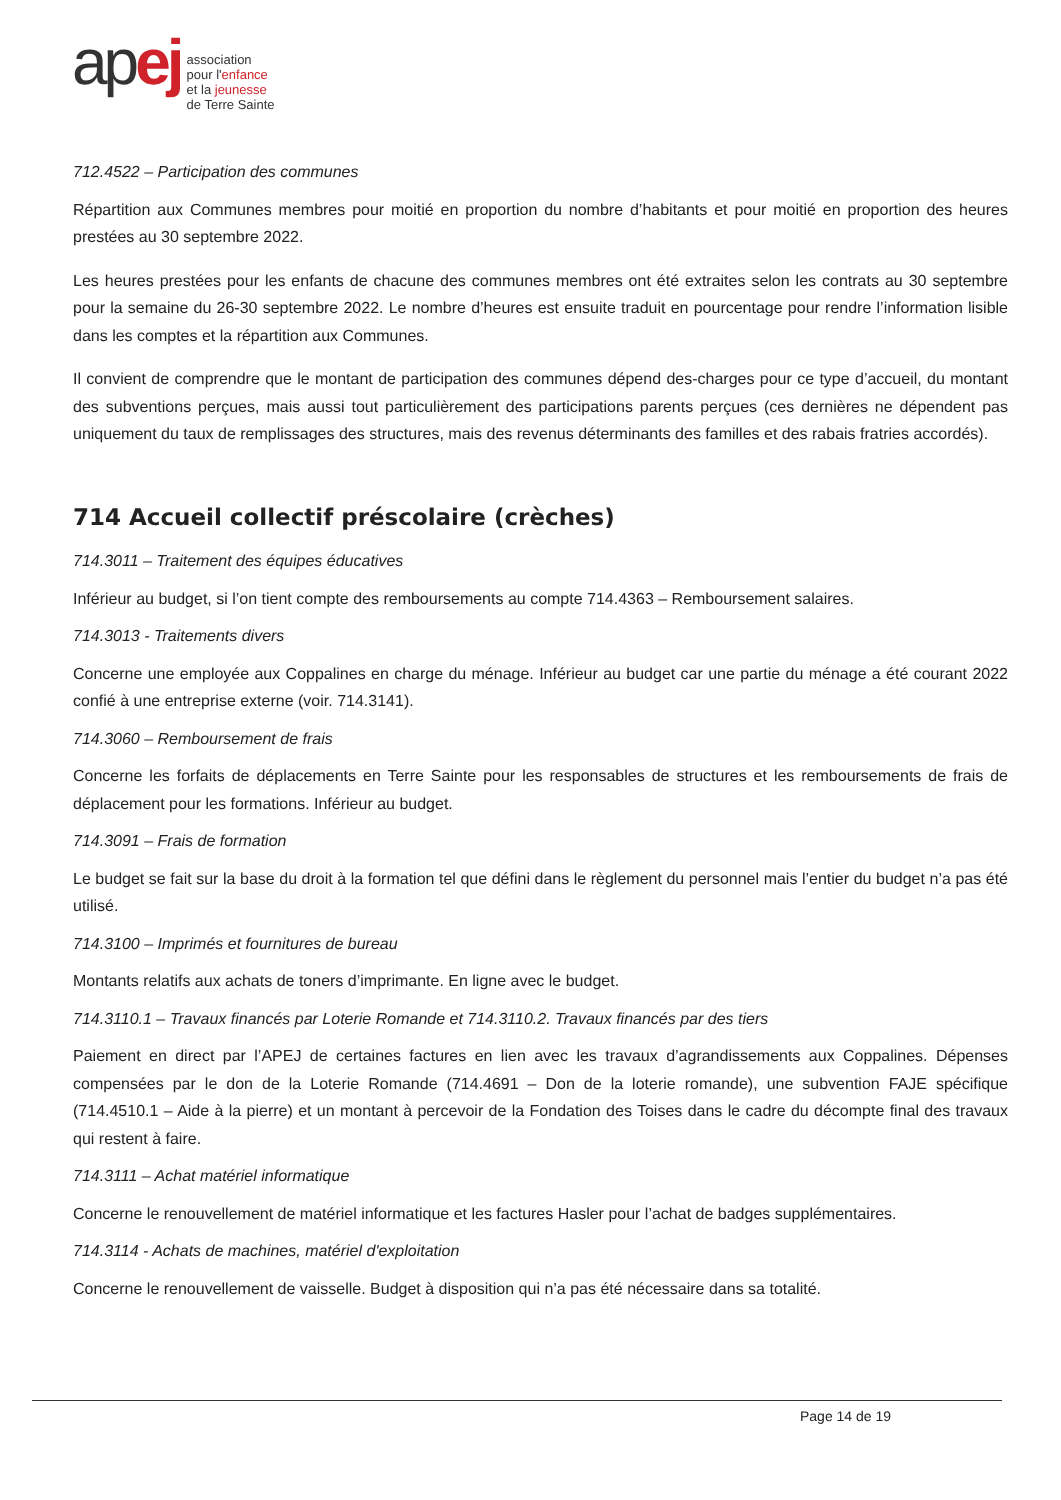apej
association
pour l'enfance
et la jeunesse
de Terre Sainte
712.4522 – Participation des communes
Répartition aux Communes membres pour moitié en proportion du nombre d’habitants et pour moitié en proportion des heures prestées au 30 septembre 2022.
Les heures prestées pour les enfants de chacune des communes membres ont été extraites selon les contrats au 30 septembre pour la semaine du 26-30 septembre 2022. Le nombre d’heures est ensuite traduit en pourcentage pour rendre l’information lisible dans les comptes et la répartition aux Communes.
Il convient de comprendre que le montant de participation des communes dépend des-charges pour ce type d’accueil, du montant des subventions perçues, mais aussi tout particulièrement des participations parents perçues (ces dernières ne dépendent pas uniquement du taux de remplissages des structures, mais des revenus déterminants des familles et des rabais fratries accordés).
714 Accueil collectif préscolaire (crèches)
714.3011 – Traitement des équipes éducatives
Inférieur au budget, si l’on tient compte des remboursements au compte 714.4363 – Remboursement salaires.
714.3013 - Traitements divers
Concerne une employée aux Coppalines en charge du ménage. Inférieur au budget car une partie du ménage a été courant 2022 confié à une entreprise externe (voir. 714.3141).
714.3060 – Remboursement de frais
Concerne les forfaits de déplacements en Terre Sainte pour les responsables de structures et les remboursements de frais de déplacement pour les formations. Inférieur au budget.
714.3091 – Frais de formation
Le budget se fait sur la base du droit à la formation tel que défini dans le règlement du personnel mais l’entier du budget n’a pas été utilisé.
714.3100 – Imprimés et fournitures de bureau
Montants relatifs aux achats de toners d’imprimante. En ligne avec le budget.
714.3110.1 – Travaux financés par Loterie Romande et 714.3110.2. Travaux financés par des tiers
Paiement en direct par l’APEJ de certaines factures en lien avec les travaux d’agrandissements aux Coppalines. Dépenses compensées par le don de la Loterie Romande (714.4691 – Don de la loterie romande), une subvention FAJE spécifique (714.4510.1 – Aide à la pierre) et un montant à percevoir de la Fondation des Toises dans le cadre du décompte final des travaux qui restent à faire.
714.3111 – Achat matériel informatique
Concerne le renouvellement de matériel informatique et les factures Hasler pour l’achat de badges supplémentaires.
714.3114 - Achats de machines, matériel d'exploitation
Concerne le renouvellement de vaisselle. Budget à disposition qui n’a pas été nécessaire dans sa totalité.
Page 14 de 19